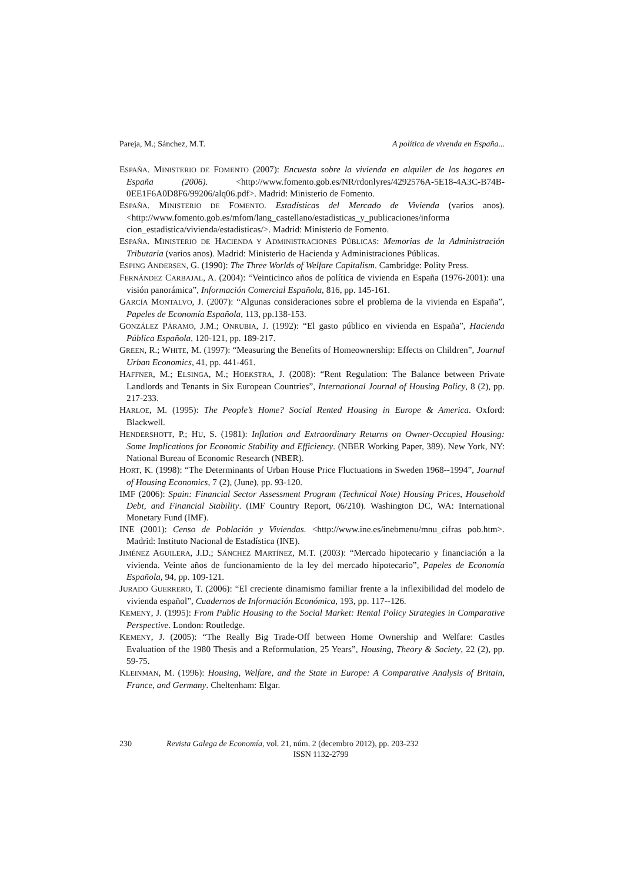Pareja, M.; Sánchez, M.T. A política de vivenda en España...
ESPAÑA. MINISTERIO DE FOMENTO (2007): Encuesta sobre la vivienda en alquiler de los hogares en España (2006). <http://www.fomento.gob.es/NR/rdonlyres/4292576A-5E18-4A3C-B74B-0EE1F6A0D8F6/99206/alq06.pdf>. Madrid: Ministerio de Fomento.
ESPAÑA. MINISTERIO DE FOMENTO. Estadísticas del Mercado de Vivienda (varios anos). <http://www.fomento.gob.es/mfom/lang_castellano/estadisticas_y_publicaciones/informa cion_estadistica/vivienda/estadisticas/>. Madrid: Ministerio de Fomento.
ESPAÑA. MINISTERIO DE HACIENDA Y ADMINISTRACIONES PÚBLICAS: Memorias de la Administración Tributaria (varios anos). Madrid: Ministerio de Hacienda y Administraciones Públicas.
ESPING ANDERSEN, G. (1990): The Three Worlds of Welfare Capitalism. Cambridge: Polity Press.
FERNÁNDEZ CARBAJAL, A. (2004): “Veinticinco años de política de vivienda en España (1976-2001): una visión panorámica”, Información Comercial Española, 816, pp. 145-161.
GARCÍA MONTALVO, J. (2007): “Algunas consideraciones sobre el problema de la vivienda en España”, Papeles de Economía Española, 113, pp.138-153.
GONZÁLEZ PÁRAMO, J.M.; ONRUBIA, J. (1992): “El gasto público en vivienda en España”, Hacienda Pública Española, 120-121, pp. 189-217.
GREEN, R.; WHITE, M. (1997): “Measuring the Benefits of Homeownership: Effects on Children”, Journal Urban Economics, 41, pp. 441-461.
HAFFNER, M.; ELSINGA, M.; HOEKSTRA, J. (2008): “Rent Regulation: The Balance between Private Landlords and Tenants in Six European Countries”, International Journal of Housing Policy, 8 (2), pp. 217-233.
HARLOE, M. (1995): The People’s Home? Social Rented Housing in Europe & America. Oxford: Blackwell.
HENDERSHOTT, P.; HU, S. (1981): Inflation and Extraordinary Returns on Owner-Occupied Housing: Some Implications for Economic Stability and Efficiency. (NBER Working Paper, 389). New York, NY: National Bureau of Economic Research (NBER).
HORT, K. (1998): “The Determinants of Urban House Price Fluctuations in Sweden 1968--1994”, Journal of Housing Economics, 7 (2), (June), pp. 93-120.
IMF (2006): Spain: Financial Sector Assessment Program (Technical Note) Housing Prices, Household Debt, and Financial Stability. (IMF Country Report, 06/210). Washington DC, WA: International Monetary Fund (IMF).
INE (2001): Censo de Población y Viviendas. <http://www.ine.es/inebmenu/mnu_cifras pob.htm>. Madrid: Instituto Nacional de Estadística (INE).
JIMÉNEZ AGUILERA, J.D.; SÁNCHEZ MARTÍNEZ, M.T. (2003): “Mercado hipotecario y financiación a la vivienda. Veinte años de funcionamiento de la ley del mercado hipotecario”, Papeles de Economía Española, 94, pp. 109-121.
JURADO GUERRERO, T. (2006): “El creciente dinamismo familiar frente a la inflexibilidad del modelo de vivienda español”, Cuadernos de Información Económica, 193, pp. 117--126.
KEMENY, J. (1995): From Public Housing to the Social Market: Rental Policy Strategies in Comparative Perspective. London: Routledge.
KEMENY, J. (2005): “The Really Big Trade-Off between Home Ownership and Welfare: Castles Evaluation of the 1980 Thesis and a Reformulation, 25 Years”, Housing, Theory & Society, 22 (2), pp. 59-75.
KLEINMAN, M. (1996): Housing, Welfare, and the State in Europe: A Comparative Analysis of Britain, France, and Germany. Cheltenham: Elgar.
230 Revista Galega de Economía, vol. 21, núm. 2 (decembro 2012), pp. 203-232
ISSN 1132-2799